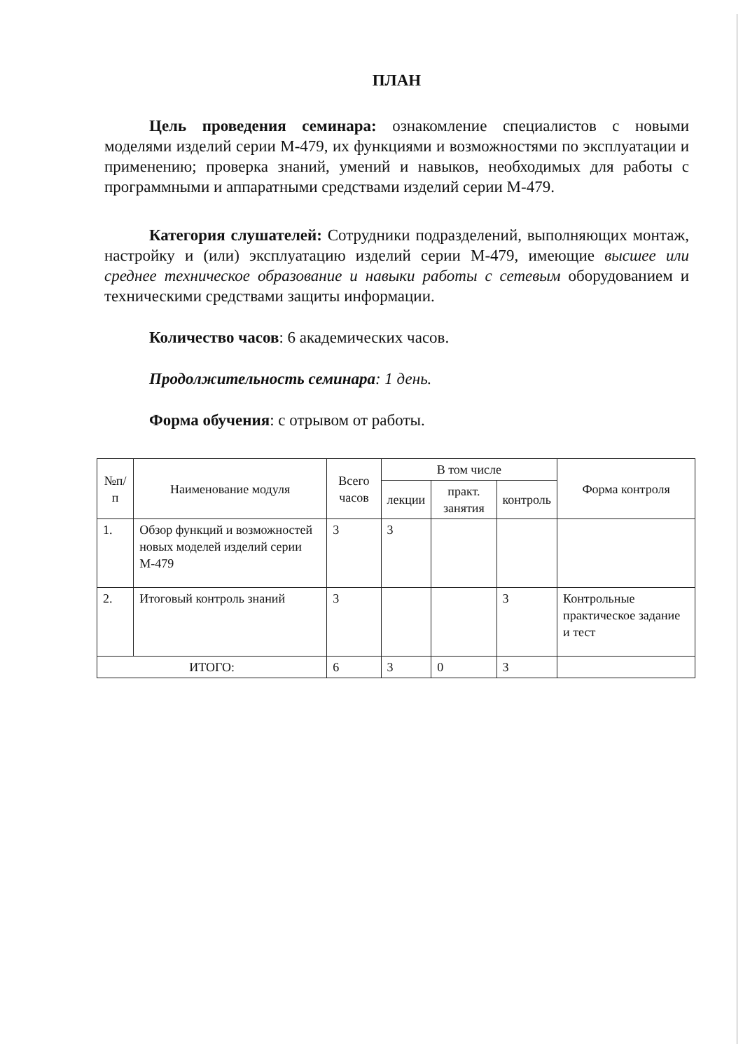ПЛАН
Цель проведения семинара: ознакомление специалистов с новыми моделями изделий серии М-479, их функциями и возможностями по эксплуатации и применению; проверка знаний, умений и навыков, необходимых для работы с программными и аппаратными средствами изделий серии М-479.
Категория слушателей: Сотрудники подразделений, выполняющих монтаж, настройку и (или) эксплуатацию изделий серии М-479, имеющие высшее или среднее техническое образование и навыки работы с сетевым оборудованием и техническими средствами защиты информации.
Количество часов: 6 академических часов.
Продолжительность семинара: 1 день.
Форма обучения: с отрывом от работы.
| №п/п | Наименование модуля | Всего часов | В том числе | | | Форма контроля |
| --- | --- | --- | --- | --- | --- | --- |
| | | | лекции | практ. занятия | контроль | |
| 1. | Обзор функций и возможностей новых моделей изделий серии М-479 | 3 | 3 | | | |
| 2. | Итоговый контроль знаний | 3 | | | 3 | Контрольные практическое задание и тест |
| ИТОГО: | | 6 | 3 | 0 | 3 | |